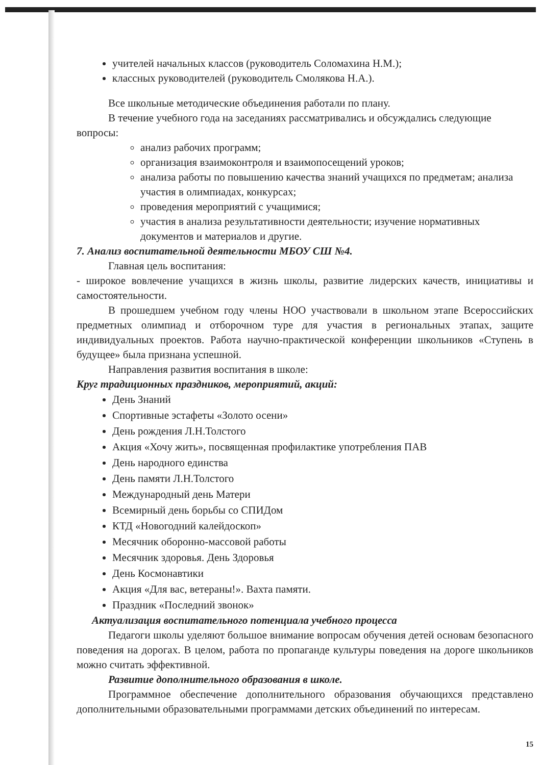учителей начальных классов (руководитель Соломахина Н.М.);
классных руководителей (руководитель Смолякова Н.А.).
Все школьные методические объединения работали по плану.
В течение учебного года на заседаниях рассматривались и обсуждались следующие вопросы:
анализ рабочих программ;
организация взаимоконтроля и взаимопосещений уроков;
анализа работы по повышению качества знаний учащихся по предметам; анализа участия в олимпиадах, конкурсах;
проведения мероприятий с учащимися;
участия в анализа результативности деятельности; изучение нормативных документов и материалов и другие.
7. Анализ воспитательной деятельности МБОУ СШ №4.
Главная цель воспитания:
- широкое вовлечение учащихся в жизнь школы, развитие лидерских качеств, инициативы и самостоятельности.
В прошедшем учебном году члены НОО участвовали в школьном этапе Всероссийских предметных олимпиад и отборочном туре для участия в региональных этапах, защите индивидуальных проектов. Работа научно-практической конференции школьников «Ступень в будущее» была признана успешной.
Направления развития воспитания в школе:
Круг традиционных праздников, мероприятий, акций:
День Знаний
Спортивные эстафеты «Золото осени»
День рождения Л.Н.Толстого
Акция «Хочу жить», посвященная профилактике употребления ПАВ
День народного единства
День памяти Л.Н.Толстого
Международный день Матери
Всемирный день борьбы со СПИДом
КТД «Новогодний калейдоскоп»
Месячник оборонно-массовой работы
Месячник здоровья. День Здоровья
День Космонавтики
Акция «Для вас, ветераны!». Вахта памяти.
Праздник «Последний звонок»
Актуализация воспитательного потенциала учебного процесса
Педагоги школы уделяют большое внимание вопросам обучения детей основам безопасного поведения на дорогах. В целом, работа по пропаганде культуры поведения на дороге школьников можно считать эффективной.
Развитие дополнительного образования в школе.
Программное обеспечение дополнительного образования обучающихся представлено дополнительными образовательными программами детских объединений по интересам.
15